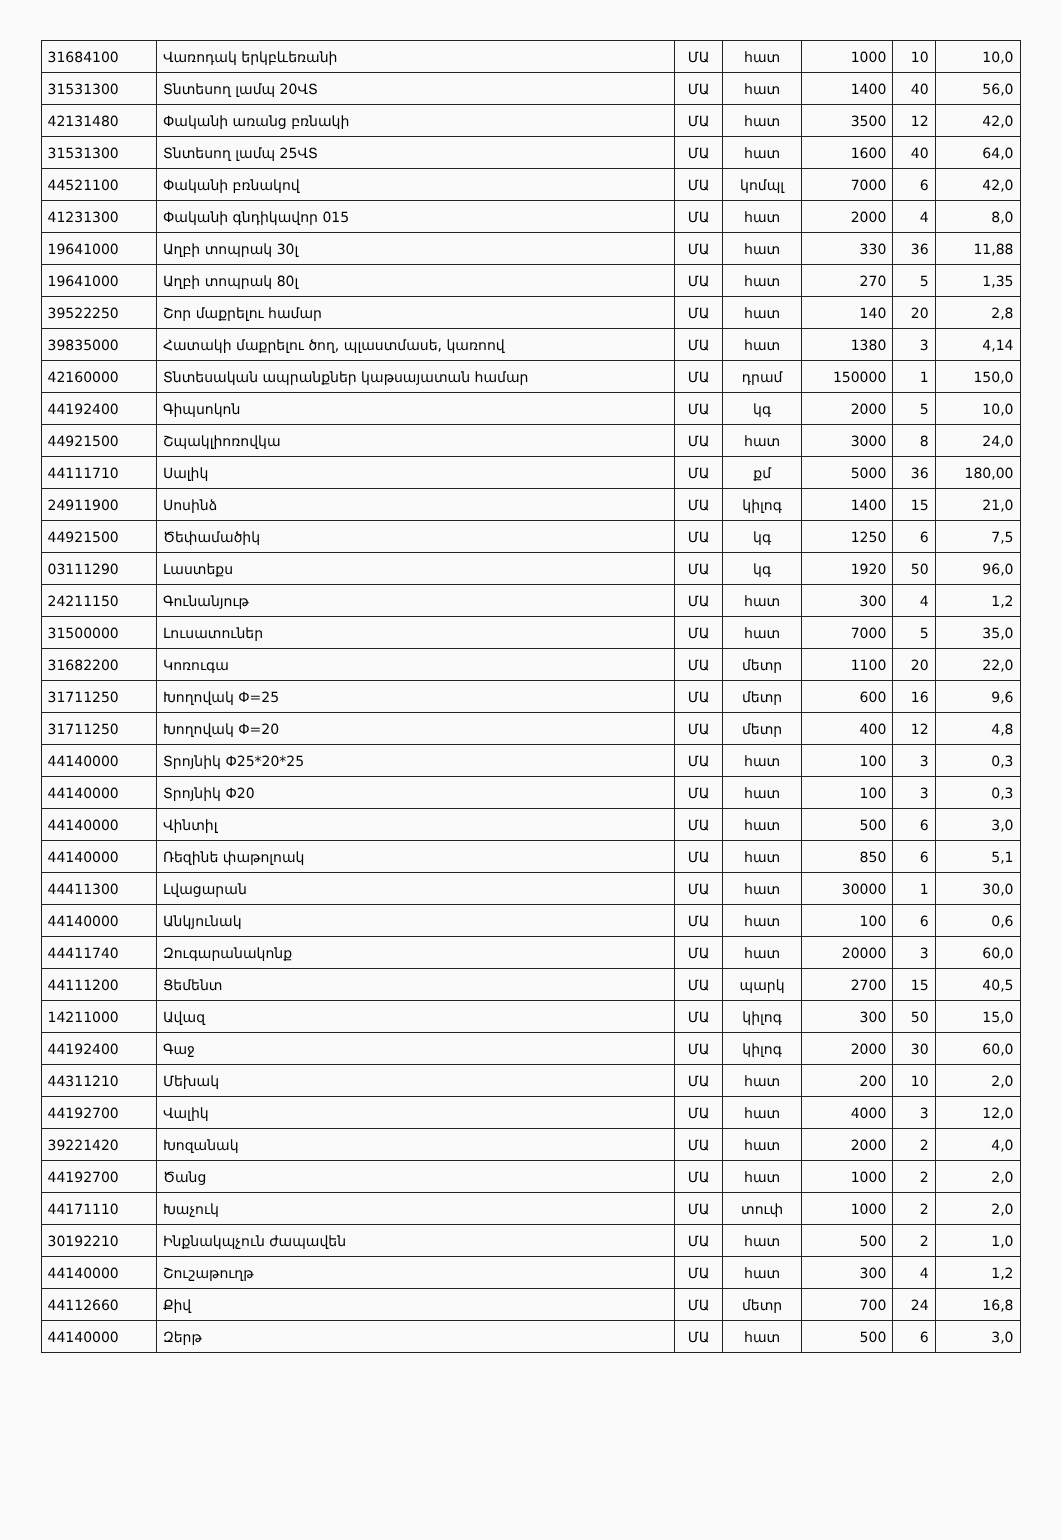| 31684100 | Վառոդակ երկբևեռանի | ՄԱ | հատ | 1000 | 10 | 10,0 |
| 31531300 | Տնտեսող լամպ 20ՎՏ | ՄԱ | հատ | 1400 | 40 | 56,0 |
| 42131480 | Փականի առանց բռնակի | ՄԱ | հատ | 3500 | 12 | 42,0 |
| 31531300 | Տնտեսող լամպ 25ՎՏ | ՄԱ | հատ | 1600 | 40 | 64,0 |
| 44521100 | Փականի բռնակով | ՄԱ | կոմպլ | 7000 | 6 | 42,0 |
| 41231300 | Փականի գնդիկավոր 015 | ՄԱ | հատ | 2000 | 4 | 8,0 |
| 19641000 | Աղբի տոպրակ 30լ | ՄԱ | հատ | 330 | 36 | 11,88 |
| 19641000 | Աղբի տոպրակ 80լ | ՄԱ | հատ | 270 | 5 | 1,35 |
| 39522250 | Շոր մաքրելու համար | ՄԱ | հատ | 140 | 20 | 2,8 |
| 39835000 | Հատակի մաքրելու ծող, պլաստմասե, կառոով | ՄԱ | հատ | 1380 | 3 | 4,14 |
| 42160000 | Տնտեսական ապրանքներ կաթսայատան համար | ՄԱ | դրամ | 150000 | 1 | 150,0 |
| 44192400 | Գիպսոկոն | ՄԱ | կգ | 2000 | 5 | 10,0 |
| 44921500 | Շպակլիոռովկա | ՄԱ | հատ | 3000 | 8 | 24,0 |
| 44111710 | Սալիկ | ՄԱ | քմ | 5000 | 36 | 180,00 |
| 24911900 | Սոսինձ | ՄԱ | կիլոգ | 1400 | 15 | 21,0 |
| 44921500 | Ծեփամածիկ | ՄԱ | կգ | 1250 | 6 | 7,5 |
| 03111290 | Լաստեքս | ՄԱ | կգ | 1920 | 50 | 96,0 |
| 24211150 | Գունանյութ | ՄԱ | հատ | 300 | 4 | 1,2 |
| 31500000 | Լուսատուներ | ՄԱ | հատ | 7000 | 5 | 35,0 |
| 31682200 | Կոռուգա | ՄԱ | մետր | 1100 | 20 | 22,0 |
| 31711250 | Խողովակ Փ=25 | ՄԱ | մետր | 600 | 16 | 9,6 |
| 31711250 | Խողովակ Փ=20 | ՄԱ | մետր | 400 | 12 | 4,8 |
| 44140000 | Տրոյնիկ Փ25*20*25 | ՄԱ | հատ | 100 | 3 | 0,3 |
| 44140000 | Տրոյնիկ Փ20 | ՄԱ | հատ | 100 | 3 | 0,3 |
| 44140000 | Վինտիլ | ՄԱ | հատ | 500 | 6 | 3,0 |
| 44140000 | Ռեզինե փաթոլոակ | ՄԱ | հատ | 850 | 6 | 5,1 |
| 44411300 | Լվացարան | ՄԱ | հատ | 30000 | 1 | 30,0 |
| 44140000 | Անկյունակ | ՄԱ | հատ | 100 | 6 | 0,6 |
| 44411740 | Զուգարանակոնք | ՄԱ | հատ | 20000 | 3 | 60,0 |
| 44111200 | Ցեմենտ | ՄԱ | պարկ | 2700 | 15 | 40,5 |
| 14211000 | Ավազ | ՄԱ | կիլոգ | 300 | 50 | 15,0 |
| 44192400 | Գաջ | ՄԱ | կիլոգ | 2000 | 30 | 60,0 |
| 44311210 | Մեխակ | ՄԱ | հատ | 200 | 10 | 2,0 |
| 44192700 | Վալիկ | ՄԱ | հատ | 4000 | 3 | 12,0 |
| 39221420 | Խոզանակ | ՄԱ | հատ | 2000 | 2 | 4,0 |
| 44192700 | Ծանց | ՄԱ | հատ | 1000 | 2 | 2,0 |
| 44171110 | Խաչուկ | ՄԱ | տուփ | 1000 | 2 | 2,0 |
| 30192210 | Ինքնակպչուն ժապավեն | ՄԱ | հատ | 500 | 2 | 1,0 |
| 44140000 | Շուշաթուղթ | ՄԱ | հատ | 300 | 4 | 1,2 |
| 44112660 | Քիվ | ՄԱ | մետր | 700 | 24 | 16,8 |
| 44140000 | Զերթ | ՄԱ | հատ | 500 | 6 | 3,0 |